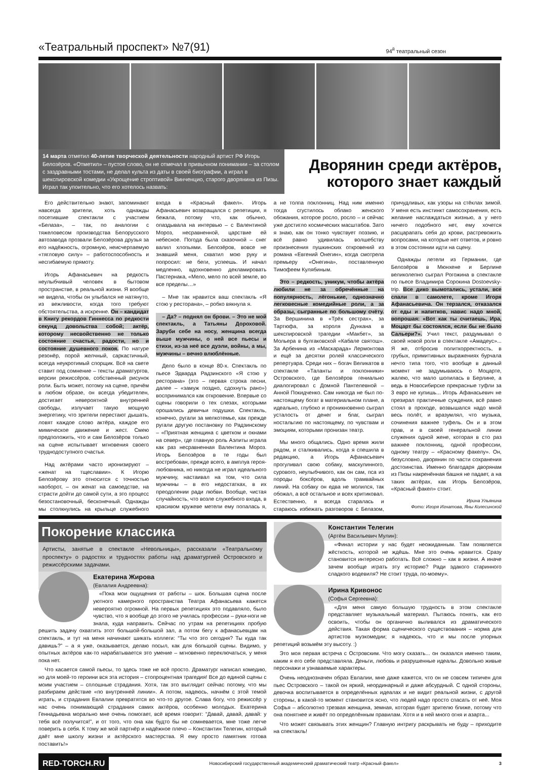«Театральный проспект» №7(91) 94<sup>й</sup> театральный сезон
14 марта отметил 40-летие творческой деятельности народный артист РФ Игорь Белозёров. «Отметил» – пустое слово, он не отмечал в привычном понимании – за столом с заздравными тостами, не делал культа из даты в своей биографии, а играл в шекспировской комедии «Укрощение строптивой» Винченцио, старого дворянина из Пизы. Играл так упоительно, что его хотелось назвать:
Дворянин среди актёров, которого знает каждый
Его действительно знают, запоминают навсегда зрители, хоть однажды посетившие спектакли с участием «Белаза», – так, по аналогии с тяжеловесом производства Белорусского автозавода прозвали Белозёрова друзья за его надёжность, огромную, неисчерпаемую «тягловую силу» – работоспособность и несгибаемую прямоту.
Игорь Афанасьевич на редкость неулыбчивый человек в бытовом пространстве, в реальной жизни. Я вообще не видела, чтобы он улыбался не натянуто, из вежливости, когда того требуют обстоятельства, а искренне. Он – кандидат в Книгу рекордов Гиннесса по редкости секунд довольства собой; актёр, которому несвойственно не только состояние счастья, радости, но и состояние душевного покоя. По натуре резонёр, порой желчный, саркастичный, всегда неукротимый спорщик. Всё на свете ставит под сомнение – тексты драматургов, версии режиссёров, собственный рисунок роли. Быть может, потому на сцене, причём в любом образе, он всегда убедителен, достигает невероятной внутренней свободы, излучает такую мощную энергетику, что зрители перестают дышать, ловят каждое слово актёра, каждое его мимическое движение и жест. Смею предположить, что и сам Белозёров только на сцене испытывает мгновения своего труднодоступного счастья.
Над актёрами часто иронизируют – «женат на тщеславии». К Игорю Белозёрову это относится с точностью наоборот, – он женат на самоедстве, на страсти дойти до самой сути, а это процесс безостановочный, бесконечный. Однажды мы столкнулись на крыльце служебного входа в «Красный факел». Игорь Афанасьевич возвращался с репетиции, я бежала, потому что, как обычно, опаздывала на интервью – с Валентиной Мороз, несравненной, царствие ей небесное. Погода была сказочной – снег валил хлопьями. Белозёров, вовсе не знавший меня, схватил мою руку и попросил: не беги, успеешь. И начал медленно, вдохновенно декламировать Пастернака, «Мело, мело по всей земле, во все пределы…»
– Мне так нравится ваш спектакль «Я стою у ресторана», – робко вякнула я.
– Да? – поднял он брови. – Это не мой спектакль, а Татьяны Дороховой. Заруби себе на носу, женщина всегда выше мужчины, о ней все пьесы и стихи, из-за неё все дуэли, войны, а мы, мужчины – вечно влюблённые.
Дело было в конце 80-х. Спектакль по пьесе Эдварда Радзинского «Я стою у ресторана» (это – первая строка песни, далее – «замуж поздно, сдохнуть рано») воспринимался как откровение. Впервые со сцены говорили о тех слезах, которыми орошались девичьи подушки. Спектакль, конечно, ругали за мелкотемье, как прежде ругали другую постановку по Радзинскому – «Приятная женщина с цветком и окнами на север», где главную роль Аэлиты играла как раз несравненная Валентина Мороз. Игорь Белозёров в те годы был востребован, прежде всего, в амплуа героя-любовника, но никогда не играл идеального мужчину, настаивал на том, что сила мужчины – в его недостатках, в их преодолении ради любви. Вообще, чистая случайность, что возле служебного входа, в красивом кружеве метели ему попалась я, а не толпа поклонниц. Над ним именно тогда сгустилось облако женского обожания, которое росло, росло – и сейчас уже достигло космических масштабов. Зато я знаю, как он тонко чувствует поэзию, и всё равно удивилась волшебству произнесения пушкинских откровений из романа «Евгений Онегин», когда смотрела премьеру «Онегина», поставленную Тимофеем Кулябиным.
Это – редкость, уникум, чтобы актёра любили не за обречённые на популярность, лёгонькие, однозначно легковесные комедийные роли, а за образы, сыгранные по большому счёту. За Вершинина в «Трёх сестрах», за Тартюфа, за короля Дункана в шекспировской трагедии «Макбет», за Мольера в булгаковской «Кабале святош». За Арбенина из «Маскарада» Лермонтова и ещё за десятки ролей классического репертуара. Среди них – богач Великатов в спектакле «Таланты и поклонники» Островского, где Белозёров гениально диалогировал с Домной Пантелевной – Анной Покидченко. Сам никогда не был по-настоящему богат в материальном плане, а идеально, глубоко и проникновенно сыграл усталость от денег и благ, сыграл ностальгию по настоящему, по чувствам и эмоциям, которыми пронизан театр.
Мы много общались. Одно время жили рядом, и сталкивались, когда я спешила в редакцию, а Игорь Афанасьевич прогуливал свою собаку, маскулинного, сурового, неулыбчивого, как он сам, пса из породы боксёров, вдоль трамвайных линий. На собаку он едва не молился, так обожал, а всё остальное и всех критиковал. Естественно, я всегда старалась и стараюсь избежать разговоров с Белазом, причудливых, как узоры на стёклах зимой. У меня есть инстинкт самосохранения, есть желание наслаждаться жизнью, а у него ничего подобного нет, ему хочется расцарапать себя до крови, растревожить вопросами, на которые нет ответов, и ровно в этом состоянии идти на сцену.
Однажды летели из Германии, где Белозёров в Мюнхене и Берлине великолепно сыграл Рогожина в спектакле по пьесе Владимира Сорокина Dostoevsky-trip. Все дико вымотались, устали, все спали в самолете, кроме Игоря Афанасьевича. Он терзался, отказался от еды и напитков, навис надо мной, вопрошая: «Вот как ты считаешь, Ира, Моцарт бы состоялся, если бы не было Сальери?». Учил текст, раздумывал о своей новой роли в спектакле «Амадеус»... Я же, отбросив политкорректность, в грубых, примитивных выражениях бурчала нечто типа того, что вообще в данный момент не задумываюсь о Моцарте, жалею, что мало шопилась в Берлине, а ведь в Новосибирске прекрасные туфли за 3 евро не купишь... Игорь Афанасьевич не презирал практичные суждения, всё равно стоял в проходе, возвышался надо мной весь полёт, и вразумлял, что музыка, сочинения важнее туфель. Он и в этом прав, и в своей генеральной линии служения одной жене, которая в сто раз важнее поклонниц, одной профессии, одному театру – «Красному факелу». Он, безусловно, дворянин по части сохранения достоинства. Именно благодаря дворянам из Пизы накренённая башня не падает, а на таких актёрах, как Игорь Белозёров, «Красный факел» стоит.
Ирина Ульянина
Фото: Игоря Игнатова, Яны Колесинской
Покорение классика
Артисты, занятые в спектакле «Невольницы», рассказали «Театральному проспекту» о радостях и трудностях работы над драматургией Островского и режиссёрскими задачами.
Екатерина Жирова
(Евлалия Андреевна):
«Пока мои ощущения от работы – шок. Большая сцена после уютного камерного пространства Театра Афанасьева кажется невероятно огромной. На первых репетициях это подавляло, было чувство, что я вообще до этого не училась профессии – руки-ноги не знала, куда направить. Сейчас по утрам на репетициях пробую решить задачу охватить этот большой-большой зал, а потом бегу к афанасьевцам на спектакль, и тут на меня начинают шикать коллеги: “Ты что это сегодня? Ты куда так давишь?” – а я уже, оказывается, делаю посыл, как для большой сцены. Видимо, у опытных актёров как-то нарабатывается это умение – мгновенно переключаться, у меня пока нет.
Что касается самой пьесы, то здесь тоже не всё просто. Драматург написал комедию, но для моей-то героини вся эта история – стопроцентная трагедия! Все до единой сцены с моим участием – сплошные страдания. Хотя, так это выглядит сейчас потому, что мы разбираем действие «по внутренней линии». А потом, надеюсь, начнём с этой темой играть, и страдания Евлалии превратятся во что-то другое. Слава богу, что режиссёр у нас очень понимающий страдания самих актёров, особенно молодых. Екатерина Геннадьевна морально мне очень помогает, всё время говорит: “Давай, давай, давай: у тебя всё получится!”, и от того, что она как будто бы не сомневается, мне тоже легче поверить в себя. К тому же мой партнёр и надёжное плечо – Константин Телегин, который даёт мне школу жизни и актёрского мастерства. Я ему просто памятник готова поставить!»
Константин Телегин
(Артём Васильевич Мулин):
«Финал истории у нас будет неожиданным. Там появляется жёсткость, которой не ждёшь. Мне это очень нравится. Сразу становится интересно работать. Всё сложно – как в жизни. А иначе зачем вообще играть эту историю? Ради эдакого старинного сладкого водевиля? Не стоит труда, по-моему».
Ирина Кривонос
(Софья Сергеевна):
«Для меня самую большую трудность в этом спектакле представляет музыкальный материал. Пытаюсь понять, как его освоить, чтобы он органично выливался из драматического действия. Такая форма сценического существования – норма для артистов музкомедии; я надеюсь, что и мы после упорных репетиций возьмём эту высоту. :)
Это моя первая встреча с Островским. Что могу сказать... он оказался именно таким, каким я его себе представляла. Деньги, любовь и разрушенные идеалы. Довольно живые персонажи и узнаваемые характеры.
Очень неоднозначен образ Евлалии, мне даже кажется, что он не совсем типичен для пьес Островского – такой он яркий, неординарный и даже абсурдный. С одной стороны, девочка воспитывается в определённых идеалах и не видит реальной жизни, с другой стороны, в какой-то момент становится ясно, что людей надо просто спасать от неё. Моя Софья – абсолютно трезвая женщина, земная, которая будет зрителю ближе, потому что она понятнее и живёт по определённым правилам. Хотя и в ней много огня и азарта...
Что может связывать этих женщин? Главную интригу раскрывать не буду – приходите на спектакль!
RED-TORCH.RU Новосибирский государственный академический драматический театр «Красный факел» 3